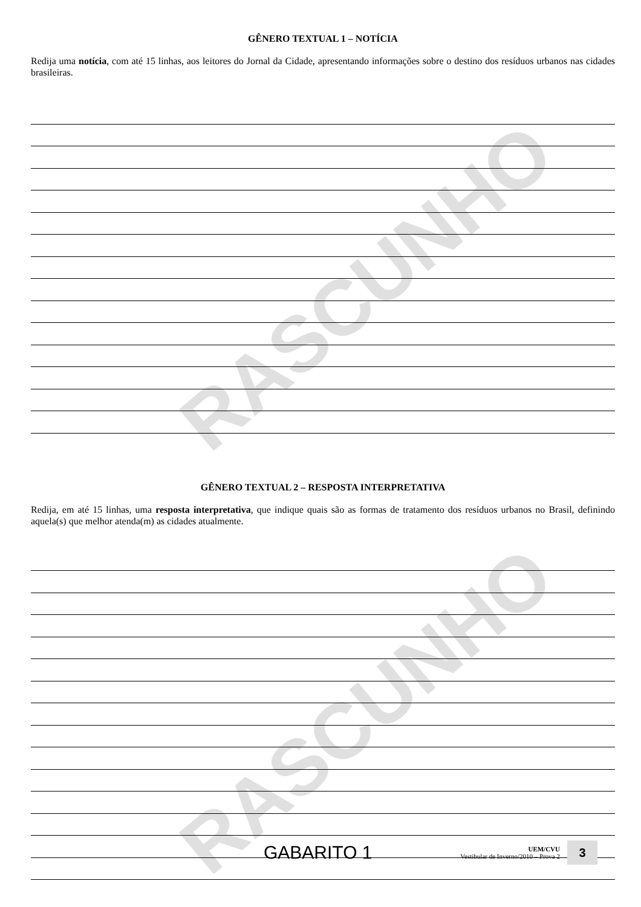RASCUNHO
RASCUNHO
GÊNERO TEXTUAL 1 – NOTÍCIA
Redija uma notícia, com até 15 linhas, aos leitores do Jornal da Cidade, apresentando informações sobre o destino dos resíduos urbanos nas cidades brasileiras.
GÊNERO TEXTUAL 2 – RESPOSTA INTERPRETATIVA
Redija, em até 15 linhas, uma resposta interpretativa, que indique quais são as formas de tratamento dos resíduos urbanos no Brasil, definindo aquela(s) que melhor atenda(m) as cidades atualmente.
GABARITO 1
UEM/CVU
Vestibular de Inverno/2010 – Prova 2
3